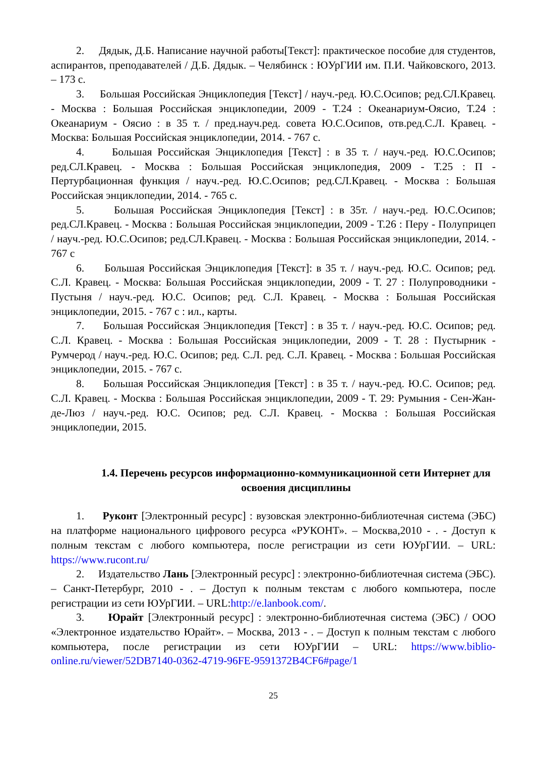2. Дядык, Д.Б. Написание научной работы[Текст]: практическое пособие для студентов, аспирантов, преподавателей / Д.Б. Дядык. – Челябинск : ЮУрГИИ им. П.И. Чайковского, 2013. – 173 с.
3. Большая Российская Энциклопедия [Текст] / науч.-ред. Ю.С.Осипов; ред.СЛ.Кравец. - Москва : Большая Российская энциклопедии, 2009 - Т.24 : Океанариум-Оясио, Т.24 : Океанариум - Оясио : в 35 т. / пред.науч.ред. совета Ю.С.Осипов, отв.ред.С.Л. Кравец. - Москва: Большая Российская энциклопедии, 2014. - 767 с.
4. Большая Российская Энциклопедия [Текст] : в 35 т. / науч.-ред. Ю.С.Осипов; ред.СЛ.Кравец. - Москва : Большая Российская энциклопедия, 2009 - Т.25 : П - Пертурбационная функция / науч.-ред. Ю.С.Осипов; ред.СЛ.Кравец. - Москва : Большая Российская энциклопедии, 2014. - 765 с.
5. Большая Российская Энциклопедия [Текст] : в 35т. / науч.-ред. Ю.С.Осипов; ред.СЛ.Кравец. - Москва : Большая Российская энциклопедии, 2009 - Т.26 : Перу - Полуприцеп / науч.-ред. Ю.С.Осипов; ред.СЛ.Кравец. - Москва : Большая Российская энциклопедии, 2014. - 767 с
6. Большая Российская Энциклопедия [Текст]: в 35 т. / науч.-ред. Ю.С. Осипов; ред. С.Л. Кравец. - Москва: Большая Российская энциклопедии, 2009 - Т. 27 : Полупроводники - Пустыня / науч.-ред. Ю.С. Осипов; ред. С.Л. Кравец. - Москва : Большая Российская энциклопедии, 2015. - 767 с : ил., карты.
7. Большая Российская Энциклопедия [Текст] : в 35 т. / науч.-ред. Ю.С. Осипов; ред. С.Л. Кравец. - Москва : Большая Российская энциклопедии, 2009 - Т. 28 : Пустырник - Румчерод / науч.-ред. Ю.С. Осипов; ред. С.Л. ред. С.Л. Кравец. - Москва : Большая Российская энциклопедии, 2015. - 767 с.
8. Большая Российская Энциклопедия [Текст] : в 35 т. / науч.-ред. Ю.С. Осипов; ред. С.Л. Кравец. - Москва : Большая Российская энциклопедии, 2009 - Т. 29: Румыния - Сен-Жан-де-Люз / науч.-ред. Ю.С. Осипов; ред. С.Л. Кравец. - Москва : Большая Российская энциклопедии, 2015.
1.4. Перечень ресурсов информационно-коммуникационной сети Интернет для освоения дисциплины
1. Руконт [Электронный ресурс] : вузовская электронно-библиотечная система (ЭБС) на платформе национального цифрового ресурса «РУКОНТ». – Москва,2010 - . - Доступ к полным текстам с любого компьютера, после регистрации из сети ЮУрГИИ. – URL: https://www.rucont.ru/
2. Издательство Лань [Электронный ресурс] : электронно-библиотечная система (ЭБС). – Санкт-Петербург, 2010 - . – Доступ к полным текстам с любого компьютера, после регистрации из сети ЮУрГИИ. – URL:http://e.lanbook.com/.
3. Юрайт [Электронный ресурс] : электронно-библиотечная система (ЭБС) / ООО «Электронное издательство Юрайт». – Москва, 2013 - . – Доступ к полным текстам с любого компьютера, после регистрации из сети ЮУрГИИ – URL: https://www.biblio-online.ru/viewer/52DB7140-0362-4719-96FE-9591372B4CF6#page/1
25